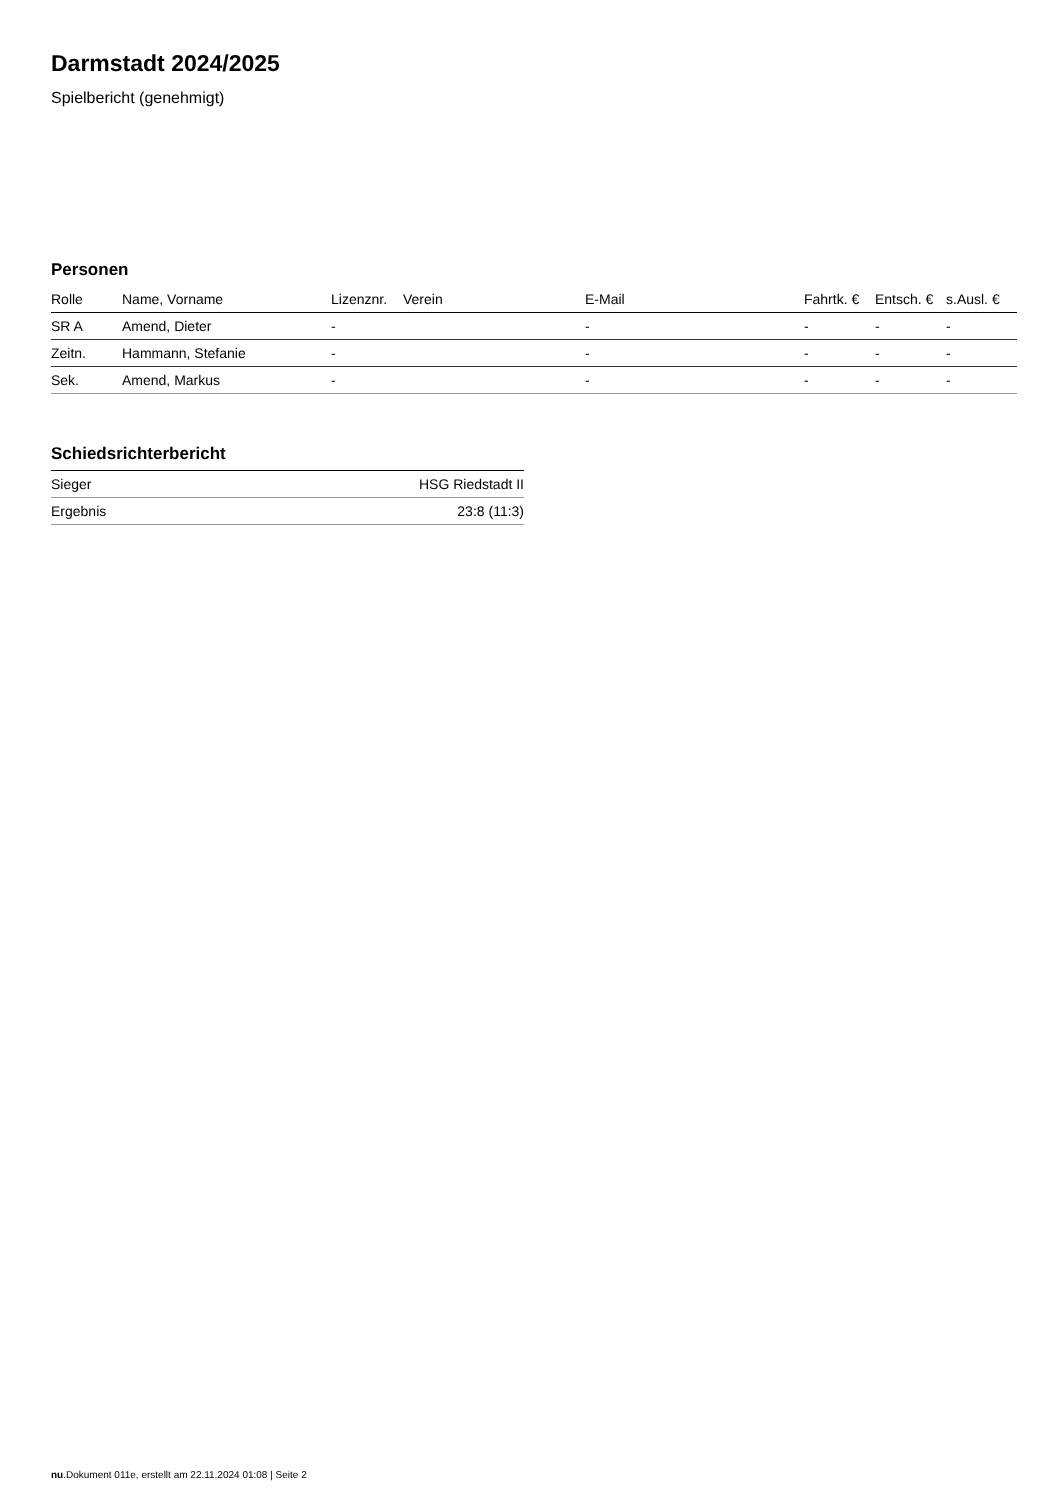Darmstadt 2024/2025
Spielbericht (genehmigt)
Personen
| Rolle | Name, Vorname | Lizenznr. | Verein | E-Mail | Fahrtk. € | Entsch. € | s.Ausl. € |
| --- | --- | --- | --- | --- | --- | --- | --- |
| SR A | Amend, Dieter | - | | - | - | - | - |
| Zeitn. | Hammann, Stefanie | - | | - | - | - | - |
| Sek. | Amend, Markus | - | | - | - | - | - |
Schiedsrichterbericht
| Sieger | HSG Riedstadt II |
| Ergebnis | 23:8 (11:3) |
nu.Dokument 011e, erstellt am 22.11.2024 01:08 | Seite 2